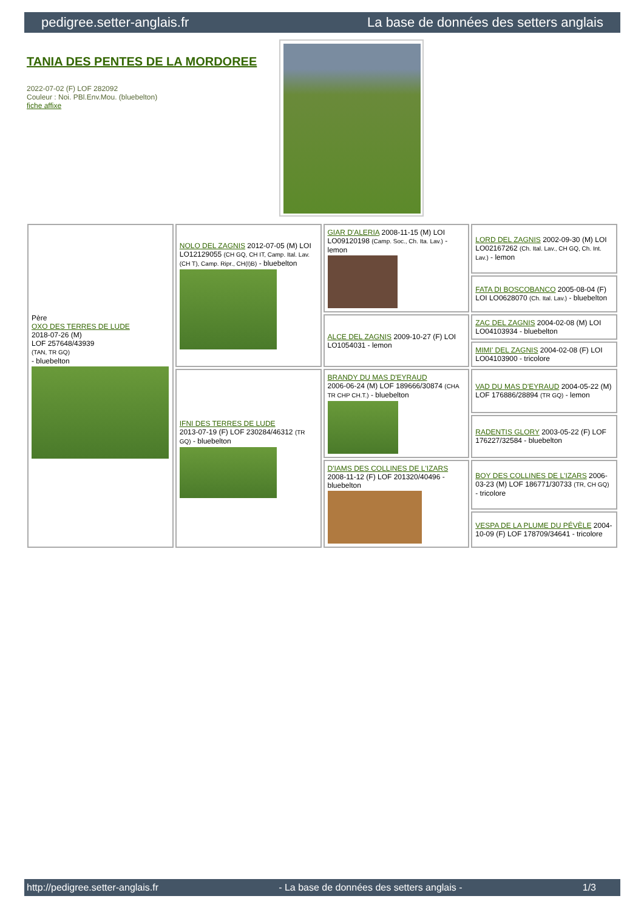pedigree.setter-anglais.fr La base de données des setters anglais
TANIA DES PENTES DE LA MORDOREE
2022-07-02 (F) LOF 282092
Couleur : Noi. PBl.Env.Mou. (bluebelton)
fiche affixe
| Père OXO DES TERRES DE LUDE 2018-07-26 (M) LOF 257648/43939 (TAN, TR GQ) - bluebelton | NOLO DEL ZAGNIS 2012-07-05 (M) LOI LO12129055 (CH GQ, CH IT, Camp. Ital. Lav. (CH T), Camp. Ripr., CH(I)B) - bluebelton | GIAR D'ALERIA 2008-11-15 (M) LOI LO09120198 (Camp. Soc., Ch. Ita. Lav.) - lemon | LORD DEL ZAGNIS 2002-09-30 (M) LOI LO02167262 (Ch. Ital. Lav., CH GQ, Ch. Int. Lav.) - lemon |
| | | | FATA DI BOSCOBANCO 2005-08-04 (F) LOI LO0628070 (Ch. Ital. Lav.) - bluebelton |
| | | ALCE DEL ZAGNIS 2009-10-27 (F) LOI LO1054031 - lemon | ZAC DEL ZAGNIS 2004-02-08 (M) LOI LO04103934 - bluebelton |
| | | | MIMI' DEL ZAGNIS 2004-02-08 (F) LOI LO04103900 - tricolore |
| | IFNI DES TERRES DE LUDE 2013-07-19 (F) LOF 230284/46312 (TR GQ) - bluebelton | BRANDY DU MAS D'EYRAUD 2006-06-24 (M) LOF 189666/30874 (CHA TR CHP CH.T.) - bluebelton | VAD DU MAS D'EYRAUD 2004-05-22 (M) LOF 176886/28894 (TR GQ) - lemon |
| | | | RADENTIS GLORY 2003-05-22 (F) LOF 176227/32584 - bluebelton |
| | | D'IAMS DES COLLINES DE L'IZARS 2008-11-12 (F) LOF 201320/40496 - bluebelton | BOY DES COLLINES DE L'IZARS 2006-03-23 (M) LOF 186771/30733 (TR, CH GQ) - tricolore |
| | | | VESPA DE LA PLUME DU PÉVÈLE 2004-10-09 (F) LOF 178709/34641 - tricolore |
http://pedigree.setter-anglais.fr - La base de données des setters anglais - 1/3